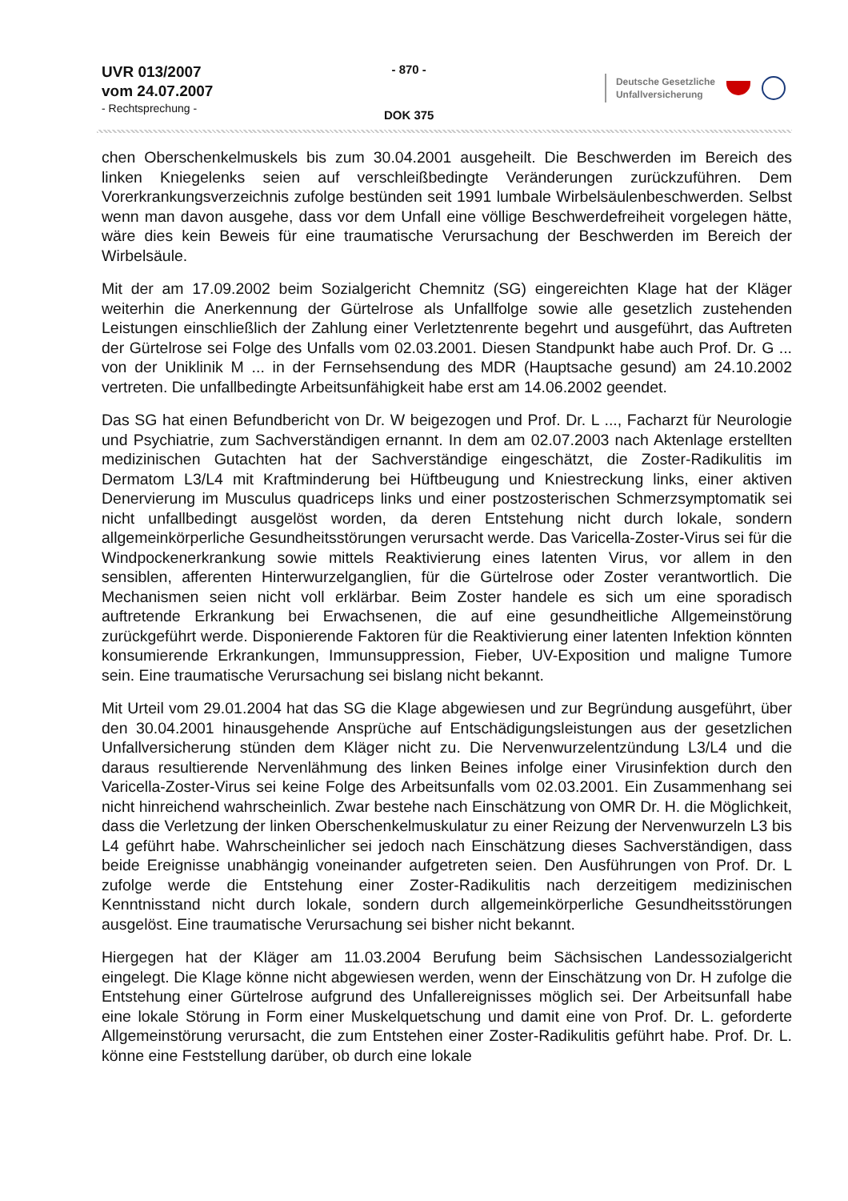UVR 013/2007
vom 24.07.2007
- Rechtsprechung -
- 870 -
DOK 375
Deutsche Gesetzliche
Unfallversicherung
chen Oberschenkelmuskels bis zum 30.04.2001 ausgeheilt. Die Beschwerden im Bereich des linken Kniegelenks seien auf verschleißbedingte Veränderungen zurückzuführen. Dem Vorerkrankungsverzeichnis zufolge bestünden seit 1991 lumbale Wirbelsäulenbeschwerden. Selbst wenn man davon ausgehe, dass vor dem Unfall eine völlige Beschwerdefreiheit vorgelegen hätte, wäre dies kein Beweis für eine traumatische Verursachung der Beschwerden im Bereich der Wirbelsäule.
Mit der am 17.09.2002 beim Sozialgericht Chemnitz (SG) eingereichten Klage hat der Kläger weiterhin die Anerkennung der Gürtelrose als Unfallfolge sowie alle gesetzlich zustehenden Leistungen einschließlich der Zahlung einer Verletztenrente begehrt und ausgeführt, das Auftreten der Gürtelrose sei Folge des Unfalls vom 02.03.2001. Diesen Standpunkt habe auch Prof. Dr. G ... von der Uniklinik M ... in der Fernsehsendung des MDR (Hauptsache gesund) am 24.10.2002 vertreten. Die unfallbedingte Arbeitsunfähigkeit habe erst am 14.06.2002 geendet.
Das SG hat einen Befundbericht von Dr. W beigezogen und Prof. Dr. L ..., Facharzt für Neurologie und Psychiatrie, zum Sachverständigen ernannt. In dem am 02.07.2003 nach Aktenlage erstellten medizinischen Gutachten hat der Sachverständige eingeschätzt, die Zoster-Radikulitis im Dermatom L3/L4 mit Kraftminderung bei Hüftbeugung und Kniestreckung links, einer aktiven Denervierung im Musculus quadriceps links und einer postzosterischen Schmerzsymptomatik sei nicht unfallbedingt ausgelöst worden, da deren Entstehung nicht durch lokale, sondern allgemeinkörperliche Gesundheitsstörungen verursacht werde. Das Varicella-Zoster-Virus sei für die Windpockenerkrankung sowie mittels Reaktivierung eines latenten Virus, vor allem in den sensiblen, afferenten Hinterwurzelganglien, für die Gürtelrose oder Zoster verantwortlich. Die Mechanismen seien nicht voll erklärbar. Beim Zoster handele es sich um eine sporadisch auftretende Erkrankung bei Erwachsenen, die auf eine gesundheitliche Allgemeinstörung zurückgeführt werde. Disponierende Faktoren für die Reaktivierung einer latenten Infektion könnten konsumierende Erkrankungen, Immunsuppression, Fieber, UV-Exposition und maligne Tumore sein. Eine traumatische Verursachung sei bislang nicht bekannt.
Mit Urteil vom 29.01.2004 hat das SG die Klage abgewiesen und zur Begründung ausgeführt, über den 30.04.2001 hinausgehende Ansprüche auf Entschädigungsleistungen aus der gesetzlichen Unfallversicherung stünden dem Kläger nicht zu. Die Nervenwurzelentzündung L3/L4 und die daraus resultierende Nervenlähmung des linken Beines infolge einer Virusinfektion durch den Varicella-Zoster-Virus sei keine Folge des Arbeitsunfalls vom 02.03.2001. Ein Zusammenhang sei nicht hinreichend wahrscheinlich. Zwar bestehe nach Einschätzung von OMR Dr. H. die Möglichkeit, dass die Verletzung der linken Oberschenkelmuskulatur zu einer Reizung der Nervenwurzeln L3 bis L4 geführt habe. Wahrscheinlicher sei jedoch nach Einschätzung dieses Sachverständigen, dass beide Ereignisse unabhängig voneinander aufgetreten seien. Den Ausführungen von Prof. Dr. L zufolge werde die Entstehung einer Zoster-Radikulitis nach derzeitigem medizinischen Kenntnisstand nicht durch lokale, sondern durch allgemeinkörperliche Gesundheitsstörungen ausgelöst. Eine traumatische Verursachung sei bisher nicht bekannt.
Hiergegen hat der Kläger am 11.03.2004 Berufung beim Sächsischen Landessozialgericht eingelegt. Die Klage könne nicht abgewiesen werden, wenn der Einschätzung von Dr. H zufolge die Entstehung einer Gürtelrose aufgrund des Unfallereignisses möglich sei. Der Arbeitsunfall habe eine lokale Störung in Form einer Muskelquetschung und damit eine von Prof. Dr. L. geforderte Allgemeinstörung verursacht, die zum Entstehen einer Zoster-Radikulitis geführt habe. Prof. Dr. L. könne eine Feststellung darüber, ob durch eine lokale